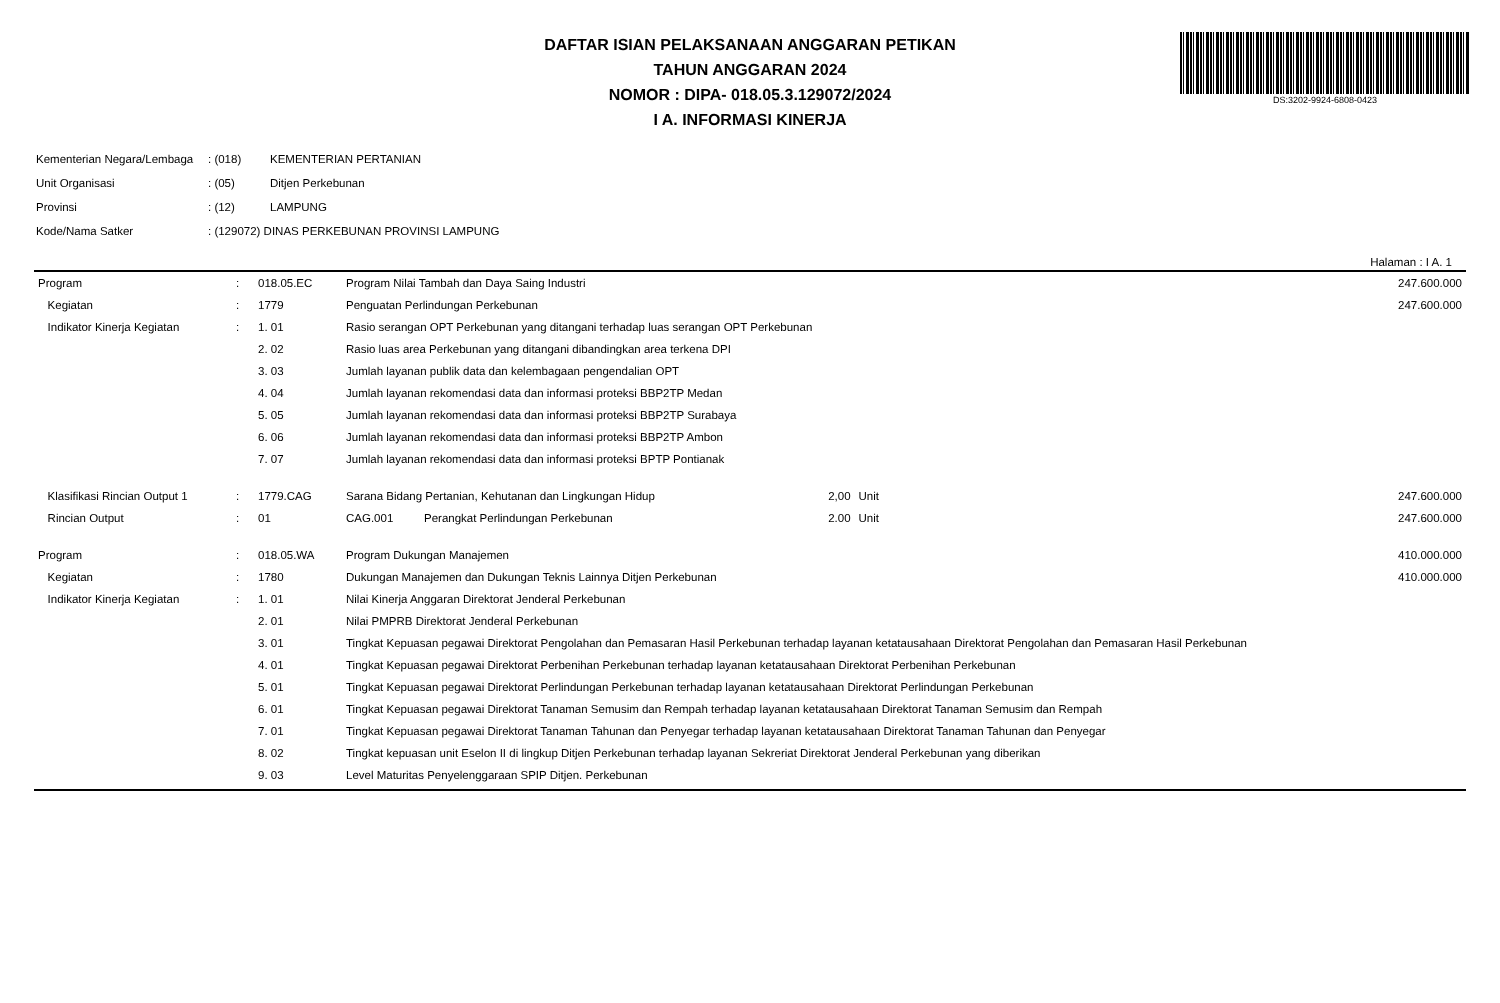DAFTAR ISIAN PELAKSANAAN ANGGARAN PETIKAN
TAHUN ANGGARAN 2024
NOMOR : DIPA- 018.05.3.129072/2024
I A. INFORMASI KINERJA
DS:3202-9924-6808-0423
| Kementerian Negara/Lembaga | : (018) | KEMENTERIAN PERTANIAN |
| Unit Organisasi | : (05) | Ditjen Perkebunan |
| Provinsi | : (12) | LAMPUNG |
| Kode/Nama Satker | : (129072) DINAS PERKEBUNAN PROVINSI LAMPUNG | |
Halaman : I A. 1
| Program | : | 018.05.EC | Program Nilai Tambah dan Daya Saing Industri | | | | 247.600.000 |
| Kegiatan | : | 1779 | Penguatan Perlindungan Perkebunan | | | | 247.600.000 |
| Indikator Kinerja Kegiatan | : | 1. 01 | Rasio serangan OPT Perkebunan yang ditangani terhadap luas serangan OPT Perkebunan | | | | |
| | | 2. 02 | Rasio luas area Perkebunan yang ditangani dibandingkan area terkena DPI | | | | |
| | | 3. 03 | Jumlah layanan publik data dan kelembagaan pengendalian OPT | | | | |
| | | 4. 04 | Jumlah layanan rekomendasi data dan informasi proteksi BBP2TP Medan | | | | |
| | | 5. 05 | Jumlah layanan rekomendasi data dan informasi proteksi BBP2TP Surabaya | | | | |
| | | 6. 06 | Jumlah layanan rekomendasi data dan informasi proteksi BBP2TP Ambon | | | | |
| | | 7. 07 | Jumlah layanan rekomendasi data dan informasi proteksi BPTP Pontianak | | | | |
| Klasifikasi Rincian Output 1 | : | 1779.CAG | Sarana Bidang Pertanian, Kehutanan dan Lingkungan Hidup | | 2,00 | Unit | 247.600.000 |
| Rincian Output | : | 01 | CAG.001 | Perangkat Perlindungan Perkebunan | 2.00 | Unit | 247.600.000 |
| Program | : | 018.05.WA | Program Dukungan Manajemen | | | | 410.000.000 |
| Kegiatan | : | 1780 | Dukungan Manajemen dan Dukungan Teknis Lainnya Ditjen Perkebunan | | | | 410.000.000 |
| Indikator Kinerja Kegiatan | : | 1. 01 | Nilai Kinerja Anggaran Direktorat Jenderal Perkebunan | | | | |
| | | 2. 01 | Nilai PMPRB Direktorat Jenderal Perkebunan | | | | |
| | | 3. 01 | Tingkat Kepuasan pegawai Direktorat Pengolahan dan Pemasaran Hasil Perkebunan terhadap layanan ketatausahaan Direktorat Pengolahan dan Pemasaran Hasil Perkebunan | | | | |
| | | 4. 01 | Tingkat Kepuasan pegawai Direktorat Perbenihan Perkebunan terhadap layanan ketatausahaan Direktorat Perbenihan Perkebunan | | | | |
| | | 5. 01 | Tingkat Kepuasan pegawai Direktorat Perlindungan Perkebunan terhadap layanan ketatausahaan Direktorat Perlindungan Perkebunan | | | | |
| | | 6. 01 | Tingkat Kepuasan pegawai Direktorat Tanaman Semusim dan Rempah terhadap layanan ketatausahaan Direktorat Tanaman Semusim dan Rempah | | | | |
| | | 7. 01 | Tingkat Kepuasan pegawai Direktorat Tanaman Tahunan dan Penyegar terhadap layanan ketatausahaan Direktorat Tanaman Tahunan dan Penyegar | | | | |
| | | 8. 02 | Tingkat kepuasan unit Eselon II di lingkup Ditjen Perkebunan terhadap layanan Sekreriat Direktorat Jenderal Perkebunan yang diberikan | | | | |
| | | 9. 03 | Level Maturitas Penyelenggaraan SPIP Ditjen. Perkebunan | | | | |